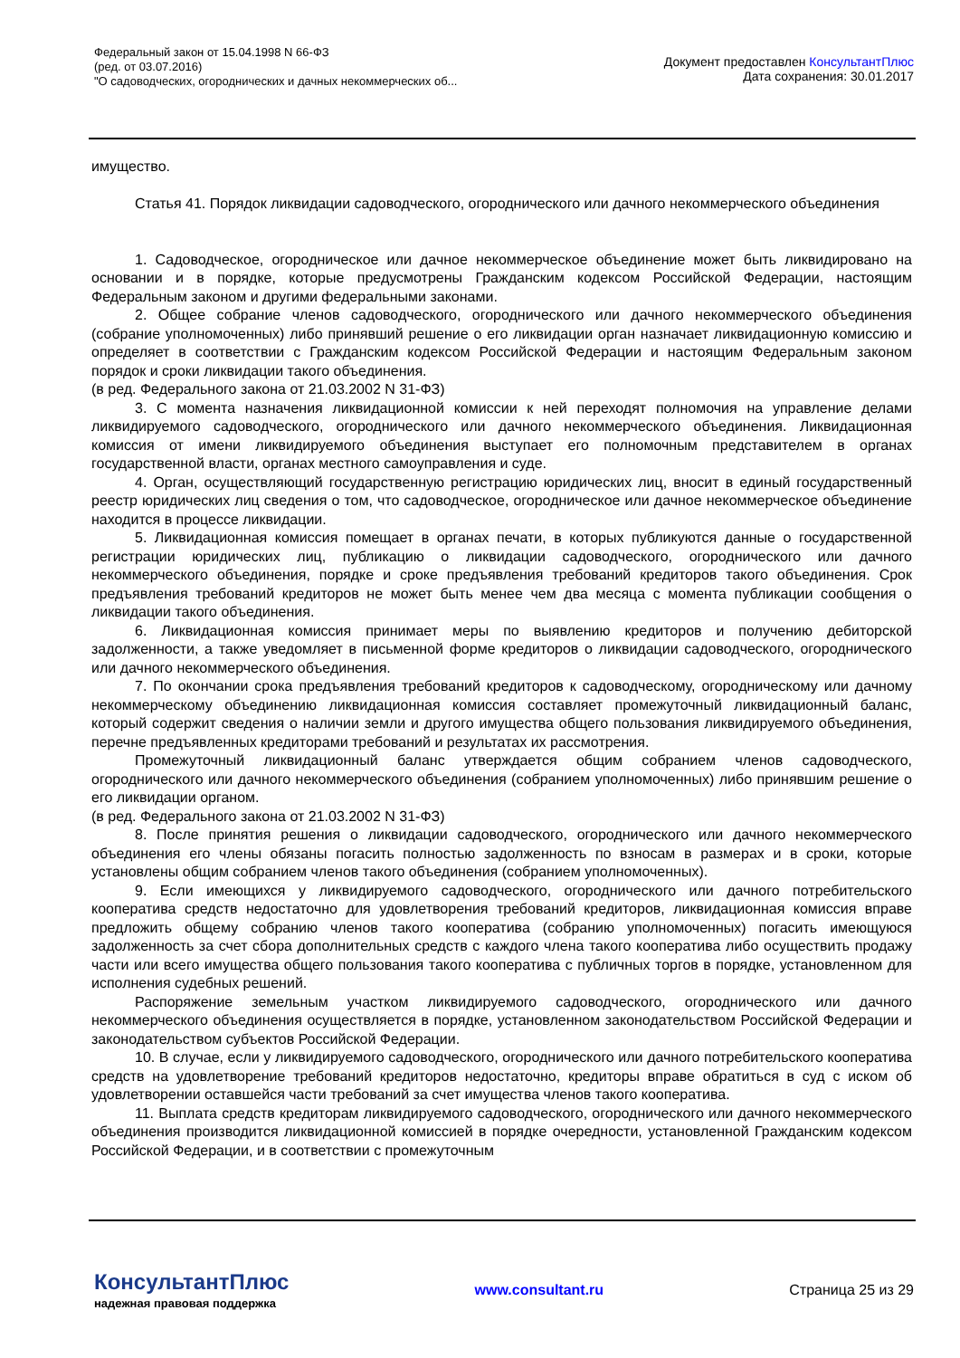Федеральный закон от 15.04.1998 N 66-ФЗ
(ред. от 03.07.2016)
"О садоводческих, огороднических и дачных некоммерческих об...
Документ предоставлен КонсультантПлюс
Дата сохранения: 30.01.2017
имущество.
Статья 41. Порядок ликвидации садоводческого, огороднического или дачного некоммерческого объединения
1. Садоводческое, огородническое или дачное некоммерческое объединение может быть ликвидировано на основании и в порядке, которые предусмотрены Гражданским кодексом Российской Федерации, настоящим Федеральным законом и другими федеральными законами.
2. Общее собрание членов садоводческого, огороднического или дачного некоммерческого объединения (собрание уполномоченных) либо принявший решение о его ликвидации орган назначает ликвидационную комиссию и определяет в соответствии с Гражданским кодексом Российской Федерации и настоящим Федеральным законом порядок и сроки ликвидации такого объединения.
(в ред. Федерального закона от 21.03.2002 N 31-ФЗ)
3. С момента назначения ликвидационной комиссии к ней переходят полномочия на управление делами ликвидируемого садоводческого, огороднического или дачного некоммерческого объединения. Ликвидационная комиссия от имени ликвидируемого объединения выступает его полномочным представителем в органах государственной власти, органах местного самоуправления и суде.
4. Орган, осуществляющий государственную регистрацию юридических лиц, вносит в единый государственный реестр юридических лиц сведения о том, что садоводческое, огородническое или дачное некоммерческое объединение находится в процессе ликвидации.
5. Ликвидационная комиссия помещает в органах печати, в которых публикуются данные о государственной регистрации юридических лиц, публикацию о ликвидации садоводческого, огороднического или дачного некоммерческого объединения, порядке и сроке предъявления требований кредиторов такого объединения. Срок предъявления требований кредиторов не может быть менее чем два месяца с момента публикации сообщения о ликвидации такого объединения.
6. Ликвидационная комиссия принимает меры по выявлению кредиторов и получению дебиторской задолженности, а также уведомляет в письменной форме кредиторов о ликвидации садоводческого, огороднического или дачного некоммерческого объединения.
7. По окончании срока предъявления требований кредиторов к садоводческому, огородническому или дачному некоммерческому объединению ликвидационная комиссия составляет промежуточный ликвидационный баланс, который содержит сведения о наличии земли и другого имущества общего пользования ликвидируемого объединения, перечне предъявленных кредиторами требований и результатах их рассмотрения.
Промежуточный ликвидационный баланс утверждается общим собранием членов садоводческого, огороднического или дачного некоммерческого объединения (собранием уполномоченных) либо принявшим решение о его ликвидации органом.
(в ред. Федерального закона от 21.03.2002 N 31-ФЗ)
8. После принятия решения о ликвидации садоводческого, огороднического или дачного некоммерческого объединения его члены обязаны погасить полностью задолженность по взносам в размерах и в сроки, которые установлены общим собранием членов такого объединения (собранием уполномоченных).
9. Если имеющихся у ликвидируемого садоводческого, огороднического или дачного потребительского кооператива средств недостаточно для удовлетворения требований кредиторов, ликвидационная комиссия вправе предложить общему собранию членов такого кооператива (собранию уполномоченных) погасить имеющуюся задолженность за счет сбора дополнительных средств с каждого члена такого кооператива либо осуществить продажу части или всего имущества общего пользования такого кооператива с публичных торгов в порядке, установленном для исполнения судебных решений.
Распоряжение земельным участком ликвидируемого садоводческого, огороднического или дачного некоммерческого объединения осуществляется в порядке, установленном законодательством Российской Федерации и законодательством субъектов Российской Федерации.
10. В случае, если у ликвидируемого садоводческого, огороднического или дачного потребительского кооператива средств на удовлетворение требований кредиторов недостаточно, кредиторы вправе обратиться в суд с иском об удовлетворении оставшейся части требований за счет имущества членов такого кооператива.
11. Выплата средств кредиторам ликвидируемого садоводческого, огороднического или дачного некоммерческого объединения производится ликвидационной комиссией в порядке очередности, установленной Гражданским кодексом Российской Федерации, и в соответствии с промежуточным
КонсультантПлюс
надежная правовая поддержка
www.consultant.ru Страница 25 из 29